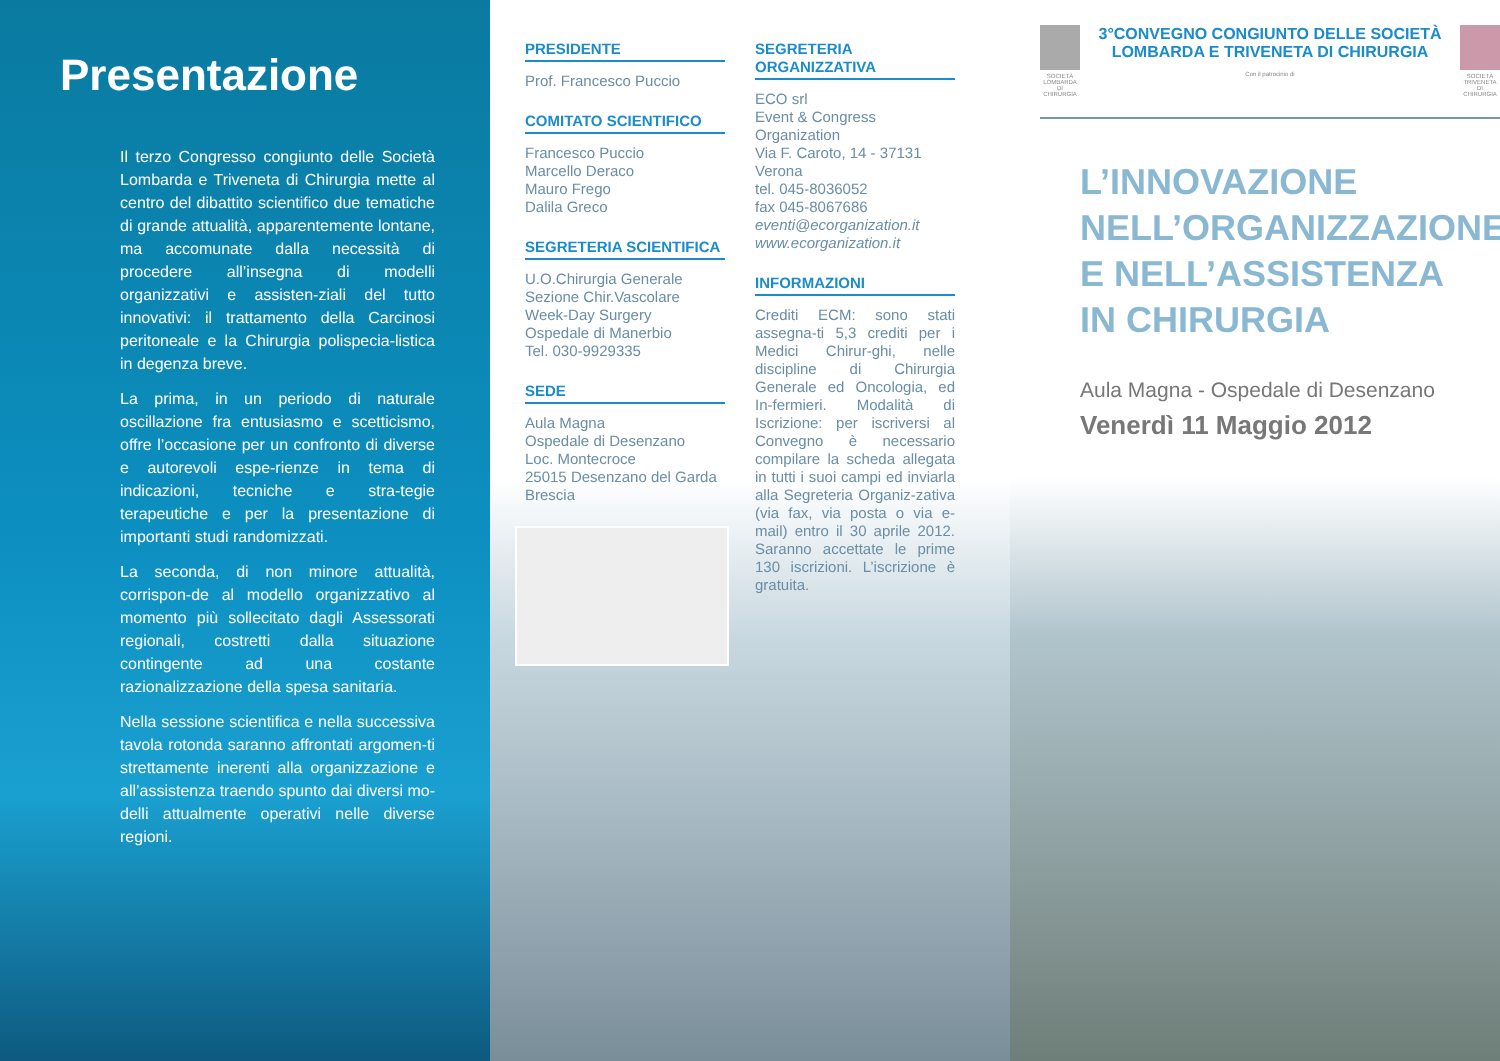Presentazione
Il terzo Congresso congiunto delle Società Lombarda e Triveneta di Chirurgia mette al centro del dibattito scientifico due tematiche di grande attualità, apparentemente lontane, ma accomunate dalla necessità di procedere all’insegna di modelli organizzativi e assisten-ziali del tutto innovativi: il trattamento della Carcinosi peritoneale e la Chirurgia polispecia-listica in degenza breve.
La prima, in un periodo di naturale oscillazione fra entusiasmo e scetticismo, offre l’occasione per un confronto di diverse e autorevoli espe-rienze in tema di indicazioni, tecniche e stra-tegie terapeutiche e per la presentazione di importanti studi randomizzati.
La seconda, di non minore attualità, corrispon-de al modello organizzativo al momento più sollecitato dagli Assessorati regionali, costretti dalla situazione contingente ad una costante razionalizzazione della spesa sanitaria.
Nella sessione scientifica e nella successiva tavola rotonda saranno affrontati argomen-ti strettamente inerenti alla organizzazione e all’assistenza traendo spunto dai diversi mo-delli attualmente operativi nelle diverse regioni.
PRESIDENTE
Prof. Francesco Puccio
COMITATO SCIENTIFICO
Francesco Puccio
Marcello Deraco
Mauro Frego
Dalila Greco
SEGRETERIA SCIENTIFICA
U.O.Chirurgia Generale
Sezione Chir.Vascolare
Week-Day Surgery
Ospedale di Manerbio
Tel. 030-9929335
SEDE
Aula Magna
Ospedale di Desenzano
Loc. Montecroce
25015 Desenzano del Garda
Brescia
SEGRETERIA ORGANIZZATIVA
ECO srl
Event & Congress Organization
Via F. Caroto, 14 - 37131 Verona
tel. 045-8036052
fax 045-8067686
eventi@ecorganization.it
www.ecorganization.it
INFORMAZIONI
Crediti ECM: sono stati assegna-ti 5,3 crediti per i Medici Chirur-ghi, nelle discipline di Chirurgia Generale ed Oncologia, ed In-fermieri. Modalità di Iscrizione: per iscriversi al Convegno è necessario compilare la scheda allegata in tutti i suoi campi ed inviarla alla Segreteria Organiz-zativa (via fax, via posta o via e-mail) entro il 30 aprile 2012. Saranno accettate le prime 130 iscrizioni. L’iscrizione è gratuita.
SOCIETÀ LOMBARDA
DI CHIRURGIA
3°CONVEGNO CONGIUNTO DELLE SOCIETÀ LOMBARDA E TRIVENETA DI CHIRURGIA
Con il patrocinio di
SOCIETÀ TRIVENETA
DI CHIRURGIA
L’INNOVAZIONE
NELL’ORGANIZZAZIONE
E NELL’ASSISTENZA
IN CHIRURGIA
Aula Magna - Ospedale di Desenzano
Venerdì 11 Maggio 2012